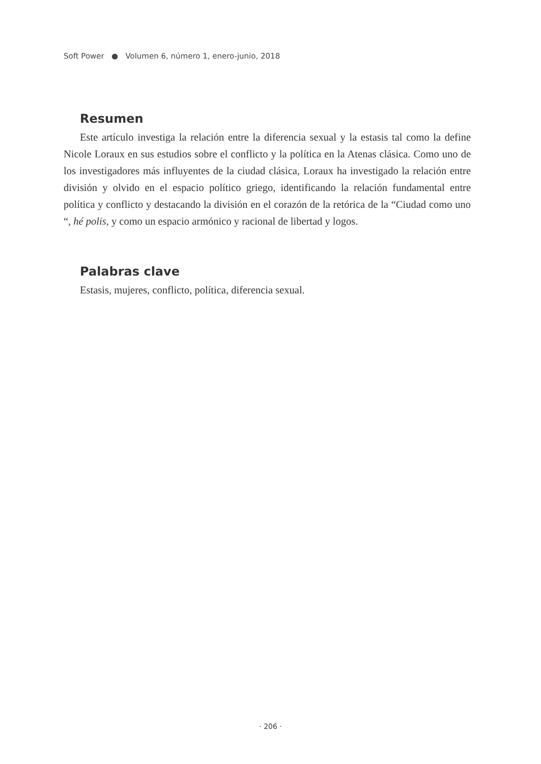Soft Power ● Volumen 6, número 1, enero-junio, 2018
Resumen
Este artículo investiga la relación entre la diferencia sexual y la estasis tal como la define Nicole Loraux en sus estudios sobre el conflicto y la política en la Atenas clásica. Como uno de los investigadores más influyentes de la ciudad clásica, Loraux ha investigado la relación entre división y olvido en el espacio político griego, identificando la relación fundamental entre política y conflicto y destacando la división en el corazón de la retórica de la “Ciudad como uno “, hé polis, y como un espacio armónico y racional de libertad y logos.
Palabras clave
Estasis, mujeres, conflicto, política, diferencia sexual.
· 206 ·